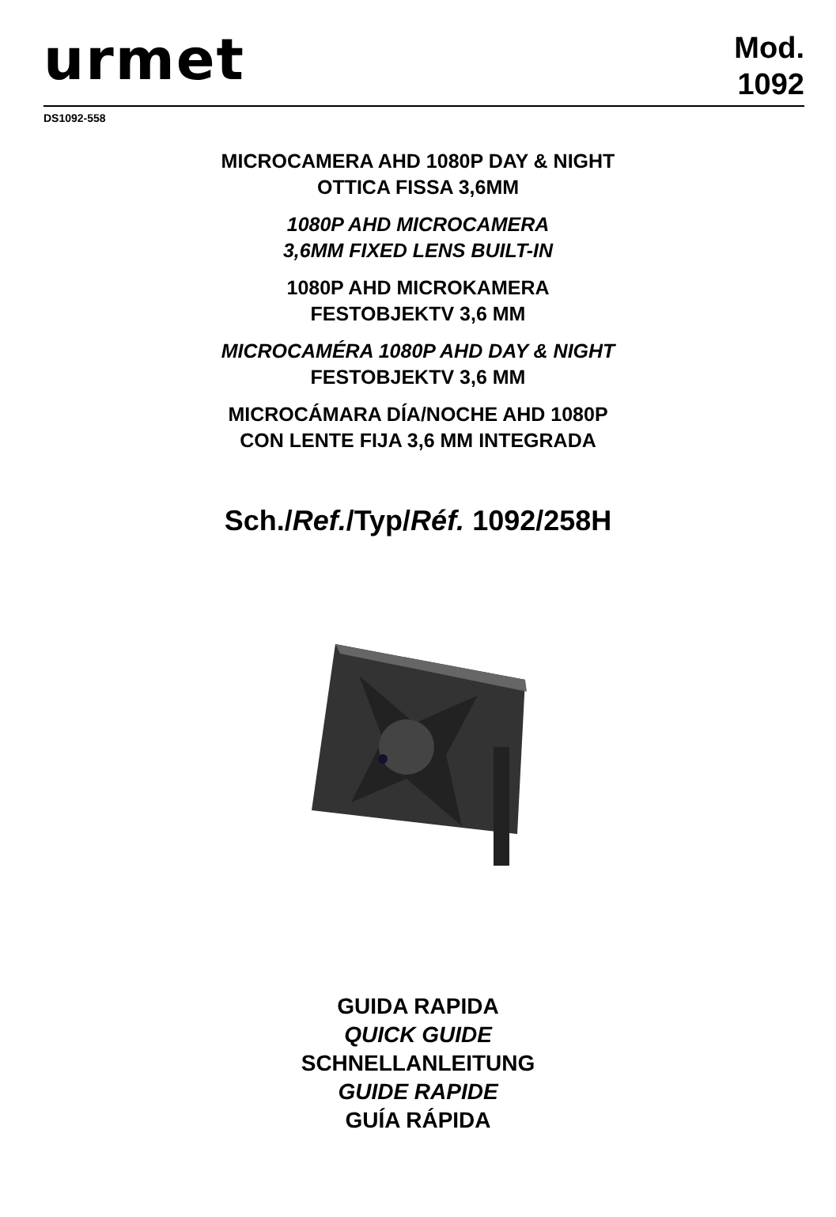urmet
Mod.
1092
DS1092-558
MICROCAMERA AHD 1080P DAY & NIGHT
OTTICA FISSA 3,6MM
1080P AHD MICROCAMERA
3,6MM FIXED LENS BUILT-IN
1080P AHD MICROKAMERA
FESTOBJEKTV 3,6 MM
MICROCAMÉRA 1080P AHD DAY & NIGHT
FESTOBJEKTV 3,6 MM
MICROCÁMARA DÍA/NOCHE AHD 1080P
CON LENTE FIJA 3,6 MM INTEGRADA
Sch./Ref./Typ/Réf. 1092/258H
GUIDA RAPIDA
QUICK GUIDE
SCHNELLANLEITUNG
GUIDE RAPIDE
GUÍA RÁPIDA